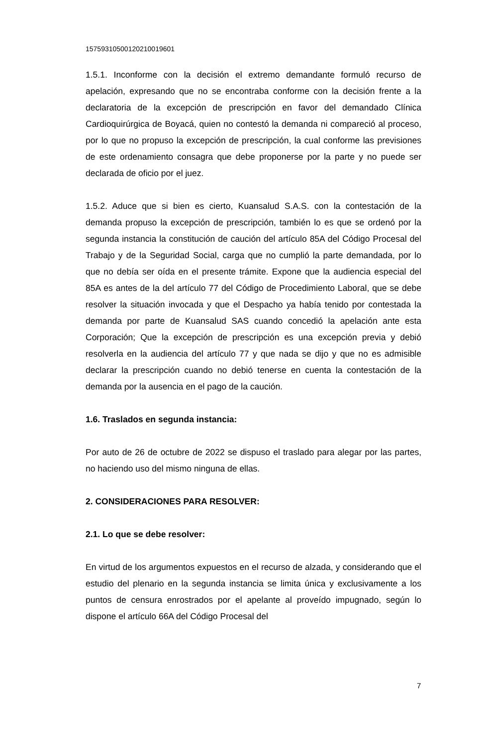15759310500120210019601
1.5.1. Inconforme con la decisión el extremo demandante formuló recurso de apelación, expresando que no se encontraba conforme con la decisión frente a la declaratoria de la excepción de prescripción en favor del demandado Clínica Cardioquirúrgica de Boyacá, quien no contestó la demanda ni compareció al proceso, por lo que no propuso la excepción de prescripción, la cual conforme las previsiones de este ordenamiento consagra que debe proponerse por la parte y no puede ser declarada de oficio por el juez.
1.5.2. Aduce que si bien es cierto, Kuansalud S.A.S. con la contestación de la demanda propuso la excepción de prescripción, también lo es que se ordenó por la segunda instancia la constitución de caución del artículo 85A del Código Procesal del Trabajo y de la Seguridad Social, carga que no cumplió la parte demandada, por lo que no debía ser oída en el presente trámite. Expone que la audiencia especial del 85A es antes de la del artículo 77 del Código de Procedimiento Laboral, que se debe resolver la situación invocada y que el Despacho ya había tenido por contestada la demanda por parte de Kuansalud SAS cuando concedió la apelación ante esta Corporación; Que la excepción de prescripción es una excepción previa y debió resolverla en la audiencia del artículo 77 y que nada se dijo y que no es admisible declarar la prescripción cuando no debió tenerse en cuenta la contestación de la demanda por la ausencia en el pago de la caución.
1.6. Traslados en segunda instancia:
Por auto de 26 de octubre de 2022 se dispuso el traslado para alegar por las partes, no haciendo uso del mismo ninguna de ellas.
2. CONSIDERACIONES PARA RESOLVER:
2.1. Lo que se debe resolver:
En virtud de los argumentos expuestos en el recurso de alzada, y considerando que el estudio del plenario en la segunda instancia se limita única y exclusivamente a los puntos de censura enrostrados por el apelante al proveído impugnado, según lo dispone el artículo 66A del Código Procesal del
7